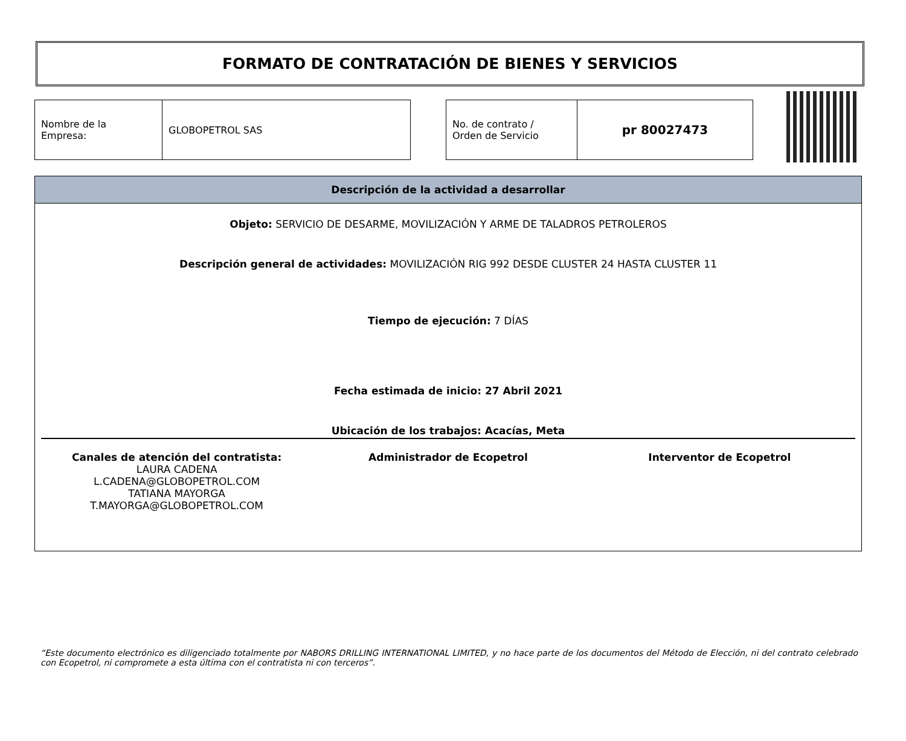FORMATO DE CONTRATACIÓN DE BIENES Y SERVICIOS
| Nombre de la Empresa: | GLOBOPETROL SAS |
| No. de contrato / Orden de Servicio | pr 80027473 |
Descripción de la actividad a desarrollar
Objeto: SERVICIO DE DESARME, MOVILIZACIÓN Y ARME DE TALADROS PETROLEROS
Descripción general de actividades: MOVILIZACIÓN RIG 992 DESDE CLUSTER 24 HASTA CLUSTER 11
Tiempo de ejecución: 7 DÍAS
Fecha estimada de inicio: 27 Abril 2021
Ubicación de los trabajos: Acacías, Meta
Canales de atención del contratista:
LAURA CADENA
L.CADENA@GLOBOPETROL.COM
TATIANA MAYORGA
T.MAYORGA@GLOBOPETROL.COM
Administrador de Ecopetrol Interventor de Ecopetrol
“Este documento electrónico es diligenciado totalmente por NABORS DRILLING INTERNATIONAL LIMITED, y no hace parte de los documentos del Método de Elección, ni del contrato celebrado con Ecopetrol, ni compromete a esta última con el contratista ni con terceros”.